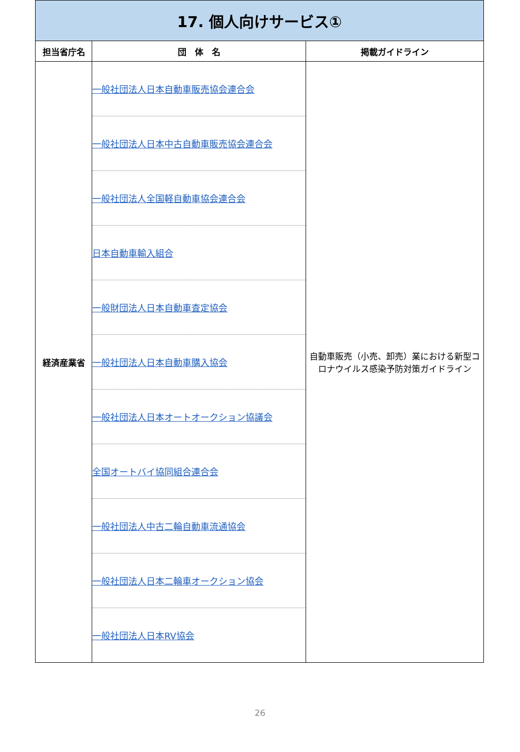| 17. 個人向けサービス① | | |
| 担当省庁名 | 団 体 名 | 掲載ガイドライン |
| 経済産業省 | 一般社団法人日本自動車販売協会連合会 | 自動車販売（小売、卸売）業における新型コロナウイルス感染予防対策ガイドライン |
| | 一般社団法人日本中古自動車販売協会連合会 | |
| | 一般社団法人全国軽自動車協会連合会 | |
| | 日本自動車輸入組合 | |
| | 一般財団法人日本自動車査定協会 | |
| | 一般社団法人日本自動車購入協会 | |
| | 一般社団法人日本オートオークション協議会 | |
| | 全国オートバイ協同組合連合会 | |
| | 一般社団法人中古二輪自動車流通協会 | |
| | 一般社団法人日本二輪車オークション協会 | |
| | 一般社団法人日本RV協会 | |
26